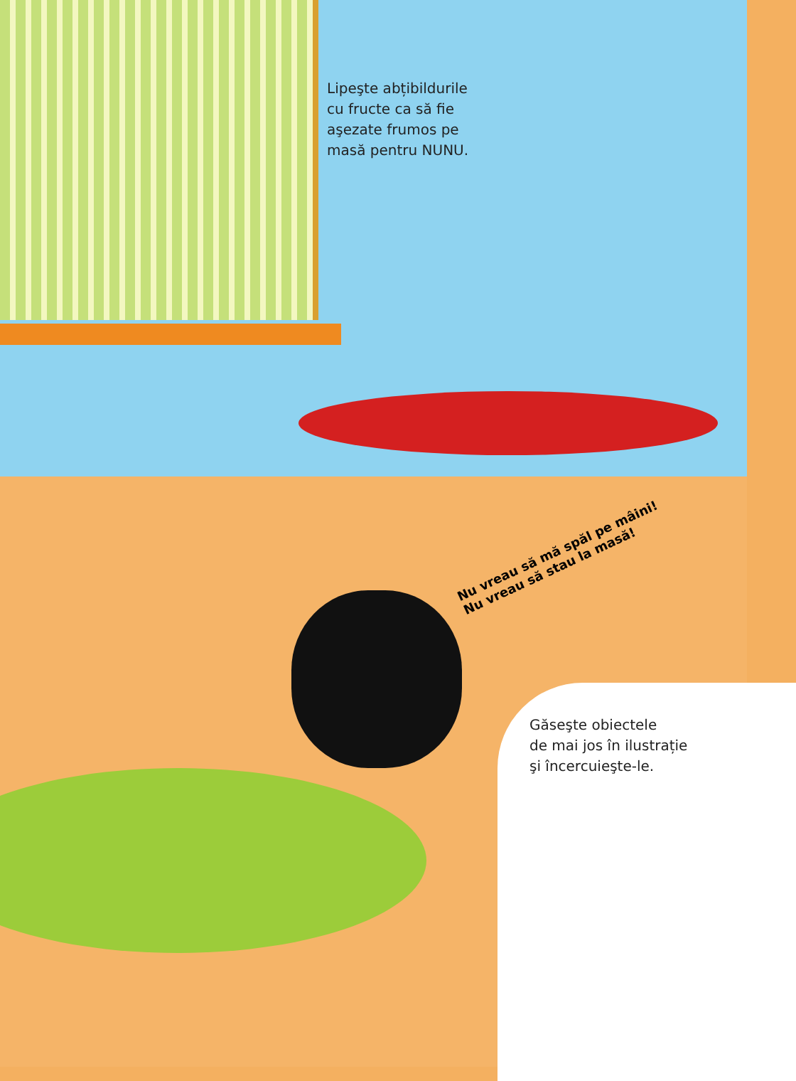Lipeşte abțibildurile
cu fructe ca să fie
aşezate frumos pe
masă pentru NUNU.
Nu vreau să mă spăl pe mâini!
Nu vreau să stau la masă!
Găseşte obiectele
de mai jos în ilustrație
şi încercuieşte-le.